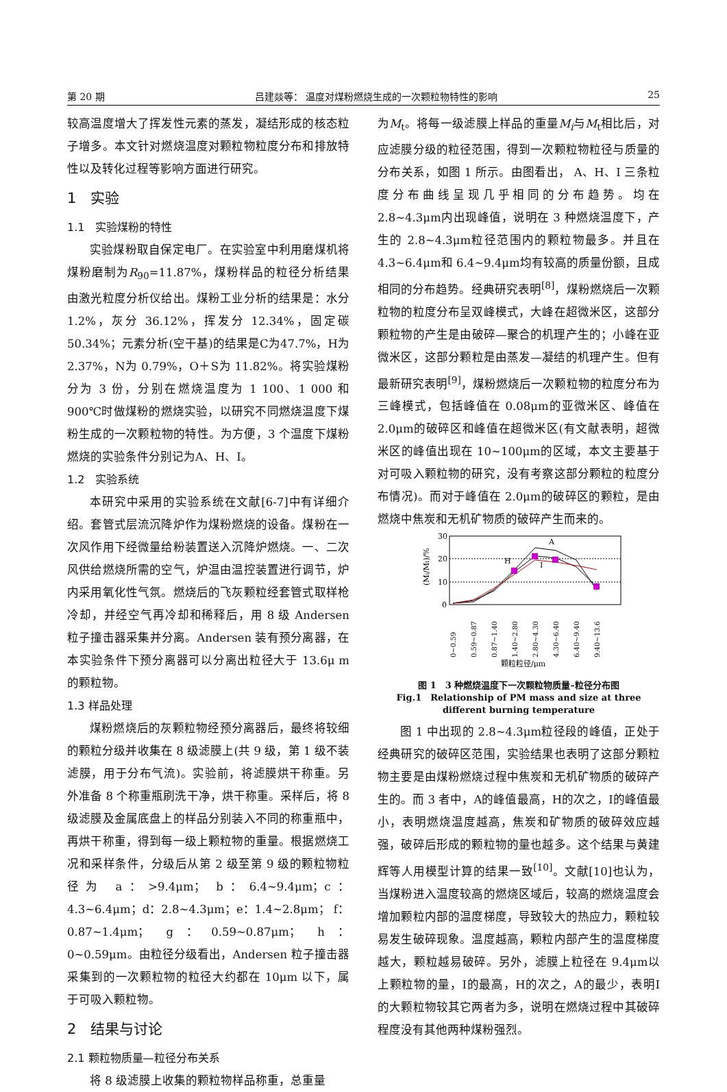第 20 期 吕建燚等： 温度对煤粉燃烧生成的一次颗粒物特性的影响 25
较高温度增大了挥发性元素的蒸发，凝结形成的核态粒子增多。本文针对燃烧温度对颗粒物粒度分布和排放特性以及转化过程等影响方面进行研究。
1　实验
1.1　实验煤粉的特性
实验煤粉取自保定电厂。在实验室中利用磨煤机将煤粉磨制为R<sub>90</sub>=11.87%，煤粉样品的粒径分析结果由激光粒度分析仪给出。煤粉工业分析的结果是：水分 1.2%，灰分 36.12%，挥发分 12.34%，固定碳 50.34%；元素分析(空干基)的结果是C为47.7%，H为 2.37%，N为 0.79%，O＋S为 11.82%。将实验煤粉分为 3 份，分别在燃烧温度为 1 100、1 000 和 900℃时做煤粉的燃烧实验，以研究不同燃烧温度下煤粉生成的一次颗粒物的特性。为方便，3 个温度下煤粉燃烧的实验条件分别记为A、H、I。
1.2　实验系统
本研究中采用的实验系统在文献[6-7]中有详细介绍。套管式层流沉降炉作为煤粉燃烧的设备。煤粉在一次风作用下经微量给粉装置送入沉降炉燃烧。一、二次风供给燃烧所需的空气，炉温由温控装置进行调节，炉内采用氧化性气氛。燃烧后的飞灰颗粒经套管式取样枪冷却，并经空气再冷却和稀释后，用 8 级 Andersen 粒子撞击器采集并分离。Andersen 装有预分离器，在本实验条件下预分离器可以分离出粒径大于 13.6μ m 的颗粒物。
1.3 样品处理
煤粉燃烧后的灰颗粒物经预分离器后，最终将较细的颗粒分级并收集在 8 级滤膜上(共 9 级，第 1 级不装滤膜，用于分布气流)。实验前，将滤膜烘干称重。另外准备 8 个称重瓶刷洗干净，烘干称重。采样后，将 8 级滤膜及金属底盘上的样品分别装入不同的称重瓶中，再烘干称重，得到每一级上颗粒物的重量。根据燃烧工况和采样条件，分级后从第 2 级至第 9 级的颗粒物粒径为 a：>9.4μm； b：6.4~9.4μm；c：4.3~6.4μm；d：2.8~4.3μm；e：1.4~2.8μm； f：0.87~1.4μm； g：0.59~0.87μm； h：0~0.59μm。由粒径分级看出，Andersen 粒子撞击器采集到的一次颗粒物的粒径大约都在 10μm 以下，属于可吸入颗粒物。
2　结果与讨论
2.1 颗粒物质量—粒径分布关系
将 8 级滤膜上收集的颗粒物样品称重，总重量
为M<sub>t</sub>。将每一级滤膜上样品的重量M<sub>i</sub>与M<sub>t</sub>相比后，对应滤膜分级的粒径范围，得到一次颗粒物粒径与质量的分布关系，如图 1 所示。由图看出， A、H、I 三条粒度分布曲线呈现几乎相同的分布趋势。均在 2.8~4.3μm内出现峰值，说明在 3 种燃烧温度下，产生的 2.8~4.3μm粒径范围内的颗粒物最多。并且在 4.3~6.4μm和 6.4~9.4μm均有较高的质量份额，且成相同的分布趋势。经典研究表明<sup>[8]</sup>，煤粉燃烧后一次颗粒物的粒度分布呈双峰模式，大峰在超微米区，这部分颗粒物的产生是由破碎—聚合的机理产生的；小峰在亚微米区，这部分颗粒是由蒸发—凝结的机理产生。但有最新研究表明<sup>[9]</sup>，煤粉燃烧后一次颗粒物的粒度分布为三峰模式，包括峰值在 0.08μm的亚微米区、峰值在 2.0μm的破碎区和峰值在超微米区(有文献表明，超微米区的峰值出现在 10~100μm的区域，本文主要基于对可吸入颗粒物的研究，没有考察这部分颗粒的粒度分布情况)。而对于峰值在 2.0μm的破碎区的颗粒，是由燃烧中焦炭和无机矿物质的破碎产生而来的。
30
20
10
0
(Mi/Mt)/%
A
H
I
0~0.59
0.59~0.87
0.87~1.40
1.40~2.80
2.80~4.30
4.30~6.40
6.40~9.40
9.40~13.6
颗粒粒径/μm
图 1　3 种燃烧温度下一次颗粒物质量–粒径分布图
Fig.1　Relationship of PM mass and size at three different burning temperature
图 1 中出现的 2.8~4.3μm粒径段的峰值，正处于经典研究的破碎区范围，实验结果也表明了这部分颗粒物主要是由煤粉燃烧过程中焦炭和无机矿物质的破碎产生的。而 3 者中，A的峰值最高，H的次之，I的峰值最小，表明燃烧温度越高，焦炭和矿物质的破碎效应越强，破碎后形成的颗粒物的量也越多。这个结果与黄建辉等人用模型计算的结果一致<sup>[10]</sup>。文献[10]也认为，当煤粉进入温度较高的燃烧区域后，较高的燃烧温度会增加颗粒内部的温度梯度，导致较大的热应力，颗粒较易发生破碎现象。温度越高，颗粒内部产生的温度梯度越大，颗粒越易破碎。另外，滤膜上粒径在 9.4μm以上颗粒物的量，I的最高，H的次之，A的最少，表明I的大颗粒物较其它两者为多，说明在燃烧过程中其破碎程度没有其他两种煤粉强烈。